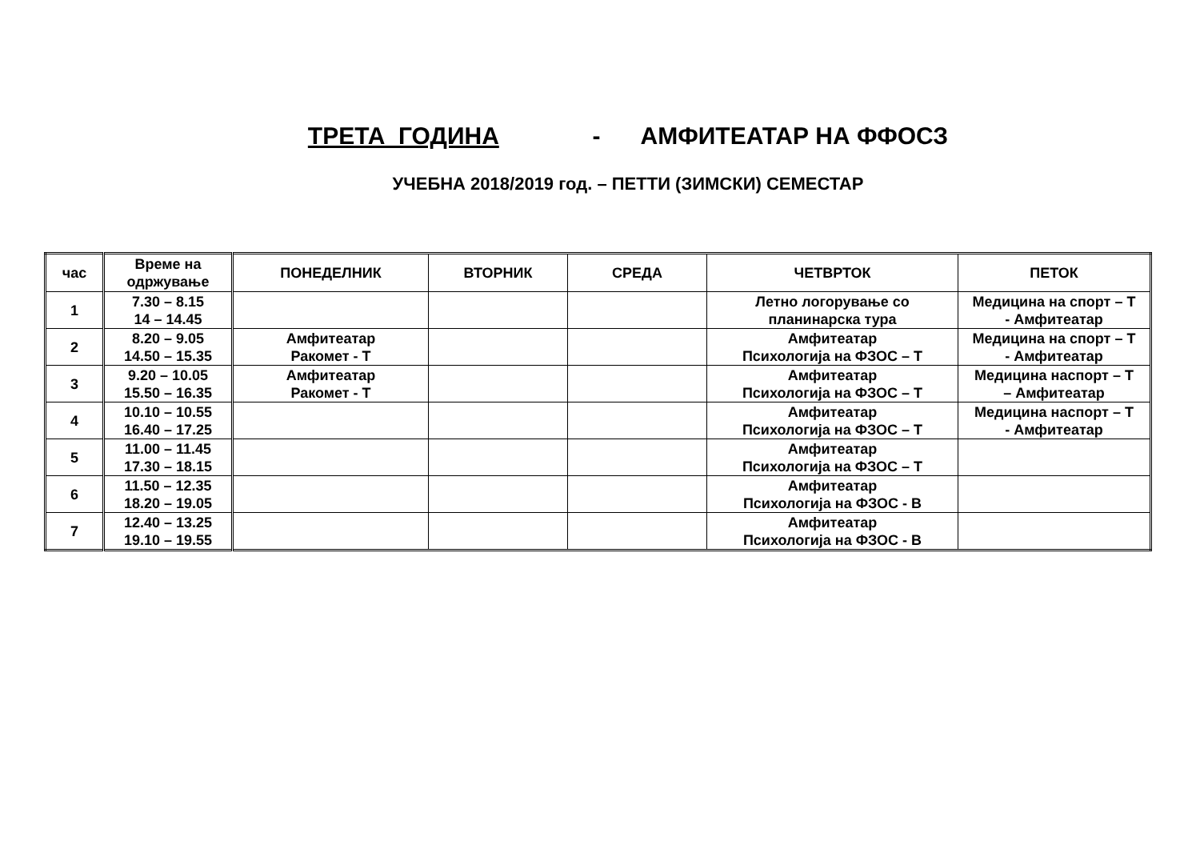ТРЕТА ГОДИНА - АМФИТЕАТАР НА ФФОСЗ
УЧЕБНА 2018/2019 год. – ПЕТТИ (ЗИМСКИ) СЕМЕСТАР
| час | Време на одржување | ПОНЕДЕЛНИК | ВТОРНИК | СРЕДА | ЧЕТВРТОК | ПЕТОК |
| --- | --- | --- | --- | --- | --- | --- |
| 1 | 7.30 – 8.15 14 – 14.45 | | | | Летно логорување со планинарска тура | Медицина на спорт – Т - Амфитеатар |
| 2 | 8.20 – 9.05 14.50 – 15.35 | Амфитеатар Ракомет - Т | | | Амфитеатар Психологија на ФЗОС – Т | Медицина на спорт – Т - Амфитеатар |
| 3 | 9.20 – 10.05 15.50 – 16.35 | Амфитеатар Ракомет - Т | | | Амфитеатар Психологија на ФЗОС – Т | Медицина наспорт – Т – Амфитеатар |
| 4 | 10.10 – 10.55 16.40 – 17.25 | | | | Амфитеатар Психологија на ФЗОС – Т | Медицина наспорт – Т - Амфитеатар |
| 5 | 11.00 – 11.45 17.30 – 18.15 | | | | Амфитеатар Психологија на ФЗОС – Т | |
| 6 | 11.50 – 12.35 18.20 – 19.05 | | | | Амфитеатар Психологија на ФЗОС - В | |
| 7 | 12.40 – 13.25 19.10 – 19.55 | | | | Амфитеатар Психологија на ФЗОС - В | |